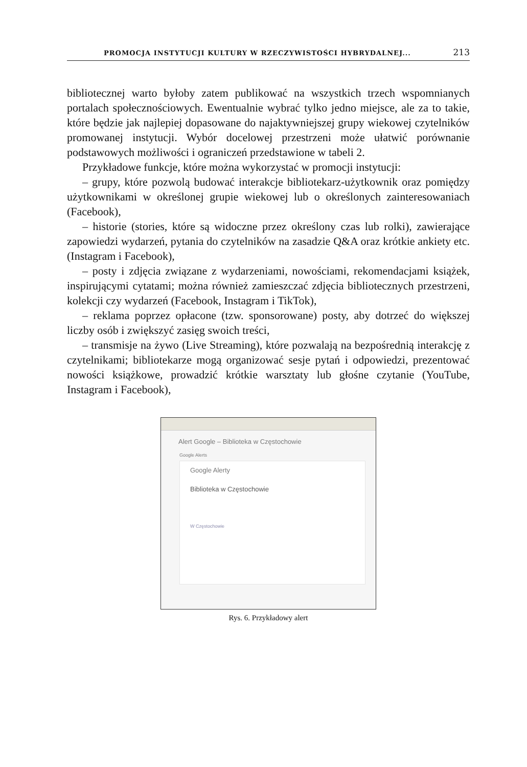PROMOCJA INSTYTUCJI KULTURY W RZECZYWISTOŚCI HYBRYDALNEJ... 213
bibliotecznej warto byłoby zatem publikować na wszystkich trzech wspomnianych portalach społecznościowych. Ewentualnie wybrać tylko jedno miejsce, ale za to takie, które będzie jak najlepiej dopasowane do najaktywniejszej grupy wiekowej czytelników promowanej instytucji. Wybór docelowej przestrzeni może ułatwić porównanie podstawowych możliwości i ograniczeń przedstawione w tabeli 2.
Przykładowe funkcje, które można wykorzystać w promocji instytucji:
– grupy, które pozwolą budować interakcje bibliotekarz-użytkownik oraz pomiędzy użytkownikami w określonej grupie wiekowej lub o określonych zainteresowaniach (Facebook),
– historie (stories, które są widoczne przez określony czas lub rolki), zawierające zapowiedzi wydarzeń, pytania do czytelników na zasadzie Q&A oraz krótkie ankiety etc. (Instagram i Facebook),
– posty i zdjęcia związane z wydarzeniami, nowościami, rekomendacjami książek, inspirującymi cytatami; można również zamieszczać zdjęcia bibliotecznych przestrzeni, kolekcji czy wydarzeń (Facebook, Instagram i TikTok),
– reklama poprzez opłacone (tzw. sponsorowane) posty, aby dotrzeć do większej liczby osób i zwiększyć zasięg swoich treści,
– transmisje na żywo (Live Streaming), które pozwalają na bezpośrednią interakcję z czytelnikami; bibliotekarze mogą organizować sesje pytań i odpowiedzi, prezentować nowości książkowe, prowadzić krótkie warsztaty lub głośne czytanie (YouTube, Instagram i Facebook),
Alert Google – Biblioteka w Częstochowie
Google Alerts
Google Alerty
Biblioteka w Częstochowie
W Częstochowie
Rys. 6. Przykładowy alert